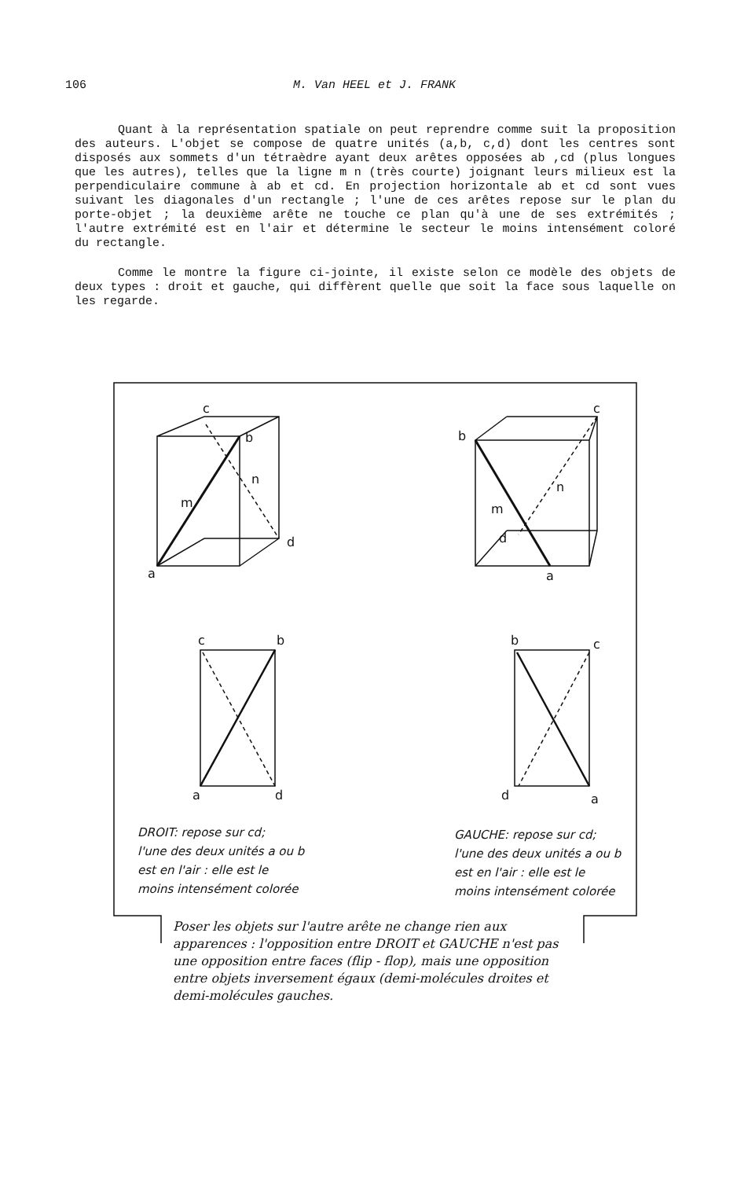106 M. Van HEEL et J. FRANK
Quant à la représentation spatiale on peut reprendre comme suit la proposition des auteurs. L'objet se compose de quatre unités (a,b, c,d) dont les centres sont disposés aux sommets d'un tétraèdre ayant deux arêtes opposées ab ,cd (plus longues que les autres), telles que la ligne m n (très courte) joignant leurs milieux est la perpendiculaire commune à ab et cd. En projection horizontale ab et cd sont vues suivant les diagonales d'un rectangle ; l'une de ces arêtes repose sur le plan du porte-objet ; la deuxième arête ne touche ce plan qu'à une de ses extrémités ; l'autre extrémité est en l'air et détermine le secteur le moins intensément coloré du rectangle.
Comme le montre la figure ci-jointe, il existe selon ce modèle des objets de deux types : droit et gauche, qui diffèrent quelle que soit la face sous laquelle on les regarde.
c
b
m
n
d
a
c
b
m
n
d
a
c
b
a
d
b
c
d
a
DROIT: repose sur cd;
l'une des deux unités a ou b
est en l'air : elle est le
moins intensément colorée
GAUCHE: repose sur cd;
l'une des deux unités a ou b
est en l'air : elle est le
moins intensément colorée
Poser les objets sur l'autre arête ne change rien aux apparences : l'opposition entre DROIT et GAUCHE n'est pas une opposition entre faces (flip - flop), mais une opposition entre objets inversement égaux (demi-molécules droites et demi-molécules gauches.